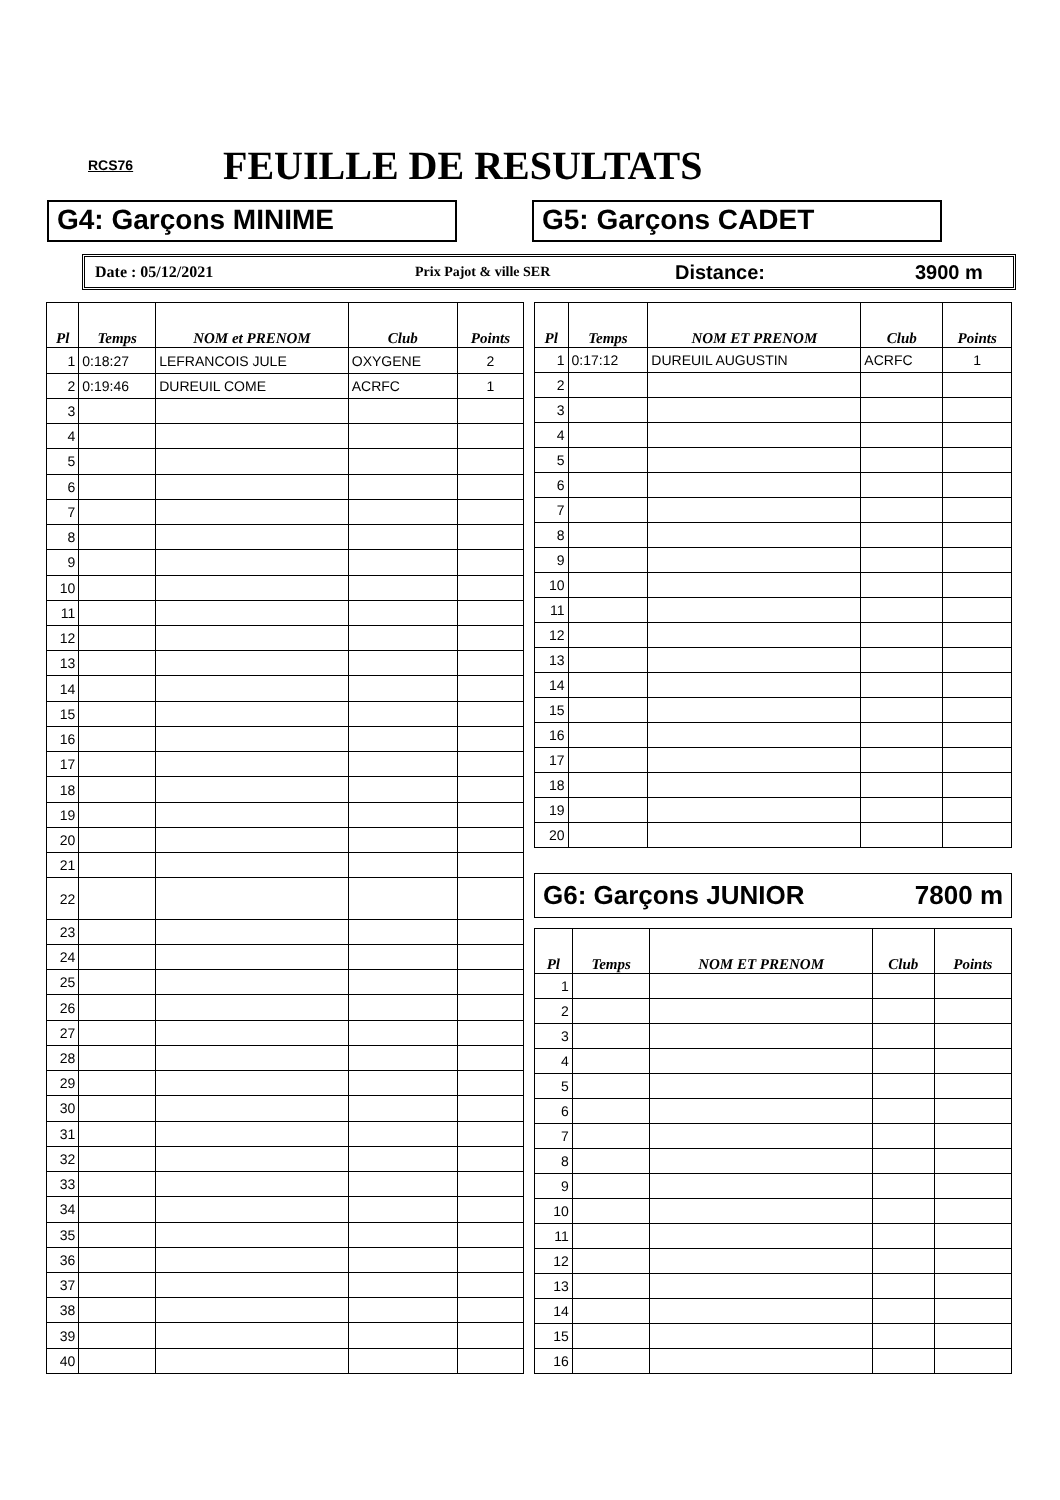RCS76 FEUILLE DE RESULTATS
G4: Garçons MINIME G5: Garçons CADET
Date : 05/12/2021 Prix Pajot & ville SER
Distance: 3900 m
| Pl | Temps | NOM et PRENOM | Club | Points |
| --- | --- | --- | --- | --- |
| 1 | 0:18:27 | LEFRANCOIS JULE | OXYGENE | 2 |
| 2 | 0:19:46 | DUREUIL COME | ACRFC | 1 |
| 3 | | | | |
| 4 | | | | |
| 5 | | | | |
| 6 | | | | |
| 7 | | | | |
| 8 | | | | |
| 9 | | | | |
| 10 | | | | |
| 11 | | | | |
| 12 | | | | |
| 13 | | | | |
| 14 | | | | |
| 15 | | | | |
| 16 | | | | |
| 17 | | | | |
| 18 | | | | |
| 19 | | | | |
| 20 | | | | |
| 21 | | | | |
| 22 | | | | |
| 23 | | | | |
| 24 | | | | |
| 25 | | | | |
| 26 | | | | |
| 27 | | | | |
| 28 | | | | |
| 29 | | | | |
| 30 | | | | |
| 31 | | | | |
| 32 | | | | |
| 33 | | | | |
| 34 | | | | |
| 35 | | | | |
| 36 | | | | |
| 37 | | | | |
| 38 | | | | |
| 39 | | | | |
| 40 | | | | |
| Pl | Temps | NOM ET PRENOM | Club | Points |
| --- | --- | --- | --- | --- |
| 1 | 0:17:12 | DUREUIL AUGUSTIN | ACRFC | 1 |
| 2 | | | | |
| 3 | | | | |
| 4 | | | | |
| 5 | | | | |
| 6 | | | | |
| 7 | | | | |
| 8 | | | | |
| 9 | | | | |
| 10 | | | | |
| 11 | | | | |
| 12 | | | | |
| 13 | | | | |
| 14 | | | | |
| 15 | | | | |
| 16 | | | | |
| 17 | | | | |
| 18 | | | | |
| 19 | | | | |
| 20 | | | | |
G6: Garçons JUNIOR 7800 m
| Pl | Temps | NOM ET PRENOM | Club | Points |
| --- | --- | --- | --- | --- |
| 1 | | | | |
| 2 | | | | |
| 3 | | | | |
| 4 | | | | |
| 5 | | | | |
| 6 | | | | |
| 7 | | | | |
| 8 | | | | |
| 9 | | | | |
| 10 | | | | |
| 11 | | | | |
| 12 | | | | |
| 13 | | | | |
| 14 | | | | |
| 15 | | | | |
| 16 | | | | |